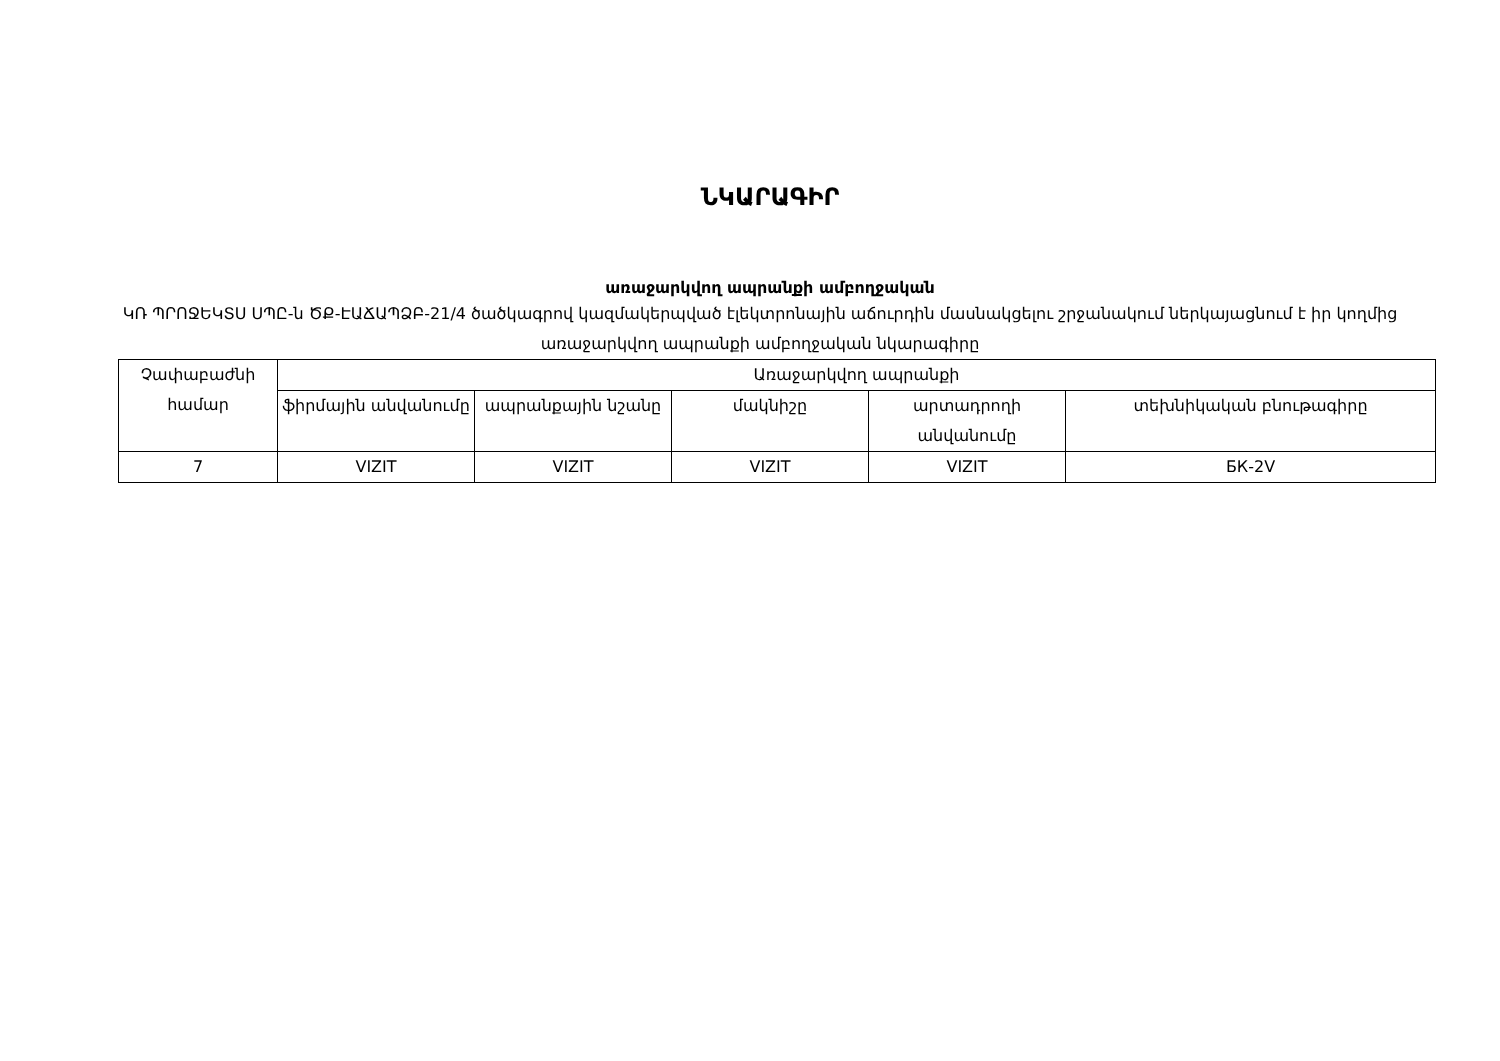ՆԿԱՐԱԳԻՐ
առաջարկվող ապրանքի ամբողջական
ԿՌ ՊՐՈՋԵԿՏՍ ՍՊԸ-ն ԾՔ-ԷԱՃԱՊՁԲ-21/4 ծածկագրով կազմակերպված էլեկտրոնային աճուրդին մասնակցելու շրջանակում ներկայացնում է իր կողմից առաջարկվող ապրանքի ամբողջական նկարագիրը
| Չափաբաժնի համար | Առաջարկվող ապրանքի | | | | |
| --- | --- | --- | --- | --- | --- |
| | ֆիրմային անվանումը | ապրանքային նշանը | մակնիշը | արտադրողի անվանումը | տեխնիկական բնութագիրը |
| 7 | VIZIT | VIZIT | VIZIT | VIZIT | БК-2V |